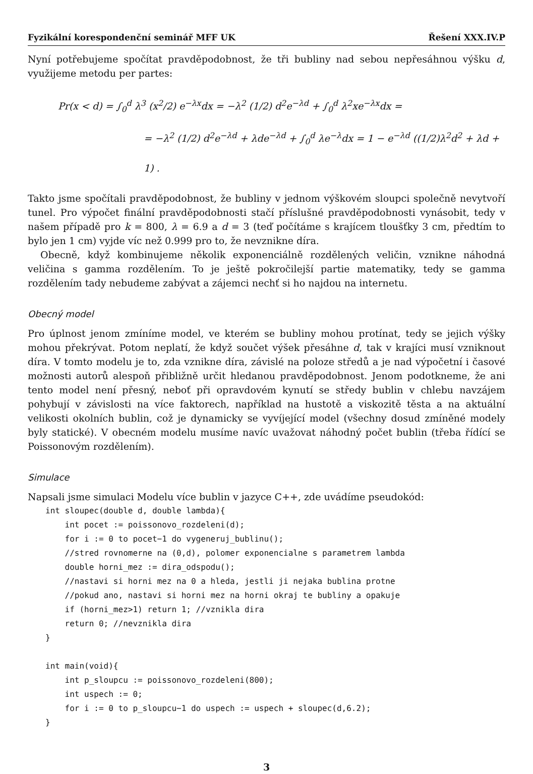Fyzikální korespondenční seminář MFF UK Řešení XXX.IV.P
Nyní potřebujeme spočítat pravděpodobnost, že tři bubliny nad sebou nepřesáhnou výšku d, využijeme metodu per partes:
Pr(x < d) = ∫<sub>0</sub><sup>d</sup> λ<sup>3</sup> (x<sup>2</sup>/2) e<sup>−λx</sup>dx = −λ<sup>2</sup> (1/2) d<sup>2</sup>e<sup>−λd</sup> + ∫<sub>0</sub><sup>d</sup> λ<sup>2</sup>xe<sup>−λx</sup>dx =
= −λ<sup>2</sup> (1/2) d<sup>2</sup>e<sup>−λd</sup> + λde<sup>−λd</sup> + ∫<sub>0</sub><sup>d</sup> λe<sup>−λ</sup>dx = 1 − e<sup>−λd</sup> ((1/2)λ<sup>2</sup>d<sup>2</sup> + λd + 1) .
Takto jsme spočítali pravděpodobnost, že bubliny v jednom výškovém sloupci společně nevytvoří tunel. Pro výpočet finální pravděpodobnosti stačí příslušné pravděpodobnosti vynásobit, tedy v našem případě pro k = 800, λ = 6.9 a d = 3 (teď počítáme s krajícem tloušťky 3 cm, předtím to bylo jen 1 cm) vyjde víc než 0.999 pro to, že nevznikne díra.
Obecně, když kombinujeme několik exponenciálně rozdělených veličin, vznikne náhodná veličina s gamma rozdělením. To je ještě pokročilejší partie matematiky, tedy se gamma rozdělením tady nebudeme zabývat a zájemci nechť si ho najdou na internetu.
Obecný model
Pro úplnost jenom zmíníme model, ve kterém se bubliny mohou protínat, tedy se jejich výšky mohou překrývat. Potom neplatí, že když součet výšek přesáhne d, tak v krajíci musí vzniknout díra. V tomto modelu je to, zda vznikne díra, závislé na poloze středů a je nad výpočetní i časové možnosti autorů alespoň přibližně určit hledanou pravděpodobnost. Jenom podotkneme, že ani tento model není přesný, neboť při opravdovém kynutí se středy bublin v chlebu navzájem pohybují v závislosti na více faktorech, například na hustotě a viskozitě těsta a na aktuální velikosti okolních bublin, což je dynamicky se vyvíjející model (všechny dosud zmíněné modely byly statické). V obecném modelu musíme navíc uvažovat náhodný počet bublin (třeba řídící se Poissonovým rozdělením).
Simulace
Napsali jsme simulaci Modelu více bublin v jazyce C++, zde uvádíme pseudokód:
int sloupec(double d, double lambda){
    int pocet := poissonovo_rozdeleni(d);
    for i := 0 to pocet−1 do vygeneruj_bublinu();
    //stred rovnomerne na (0,d), polomer exponencialne s parametrem lambda
    double horni_mez := dira_odspodu();
    //nastavi si horni mez na 0 a hleda, jestli ji nejaka bublina protne
    //pokud ano, nastavi si horni mez na horni okraj te bubliny a opakuje
    if (horni_mez>1) return 1; //vznikla dira
    return 0; //nevznikla dira
}

int main(void){
    int p_sloupcu := poissonovo_rozdeleni(800);
    int uspech := 0;
    for i := 0 to p_sloupcu−1 do uspech := uspech + sloupec(d,6.2);
}
3